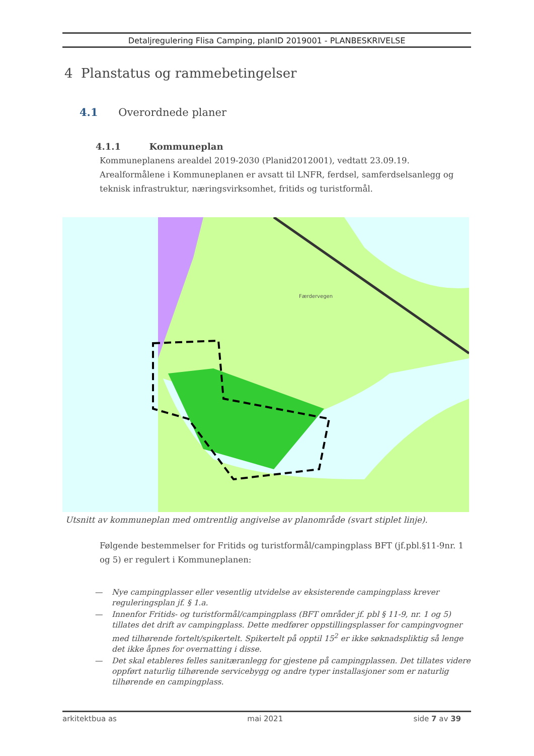Detaljregulering Flisa Camping, planID 2019001 - PLANBESKRIVELSE
4 Planstatus og rammebetingelser
4.1 Overordnede planer
4.1.1 Kommuneplan
Kommuneplanens arealdel 2019-2030 (Planid2012001), vedtatt 23.09.19.
Arealformålene i Kommuneplanen er avsatt til LNFR, ferdsel, samferdselsanlegg og teknisk infrastruktur, næringsvirksomhet, fritids og turistformål.
Færdervegen
Utsnitt av kommuneplan med omtrentlig angivelse av planområde (svart stiplet linje).
Følgende bestemmelser for Fritids og turistformål/campingplass BFT (jf.pbl.§11-9nr. 1 og 5) er regulert i Kommuneplanen:
— Nye campingplasser eller vesentlig utvidelse av eksisterende campingplass krever reguleringsplan jf. § 1.a.
— Innenfor Fritids- og turistformål/campingplass (BFT områder jf. pbl § 11-9, nr. 1 og 5) tillates det drift av campingplass. Dette medfører oppstillingsplasser for campingvogner med tilhørende fortelt/spikertelt. Spikertelt på opptil 15<sup>2</sup> er ikke søknadspliktig så lenge det ikke åpnes for overnatting i disse.
— Det skal etableres felles sanitæranlegg for gjestene på campingplassen. Det tillates videre oppført naturlig tilhørende servicebygg og andre typer installasjoner som er naturlig tilhørende en campingplass.
arkitektbua as mai 2021 side 7 av 39